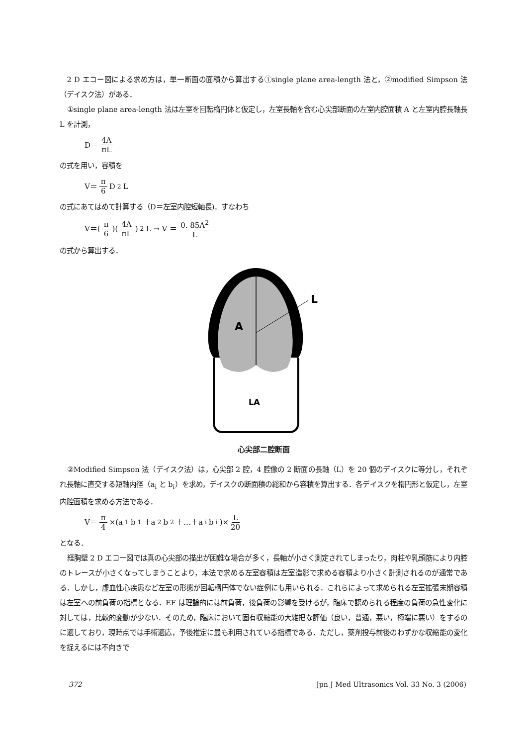2 D エコー図による求め方は，単一断面の面積から算出する①single plane area-length 法と，②modified Simpson 法（デイスク法）がある．
①single plane area-length 法は左室を回転楕円体と仮定し，左室長軸を含む心尖部断面の左室内腔面積 A と左室内腔長軸長 L を計測，
D＝ 4A πL
の式を用い，容積を
V＝ π 6 D<sup>2</sup>L
の式にあてはめて計算する（D＝左室内腔短軸長)．すなわち
V＝(π 6)(4A πL)<sup>2</sup>L → V ＝ 0. 85A<sup>2</sup> L
の式から算出する．
A
L
LA
心尖部二腔断面
②Modified Simpson 法（デイスク法）は，心尖部 2 腔，4 腔像の 2 断面の長軸（L）を 20 個のデイスクに等分し，それぞれ長軸に直交する短軸内径（a<sub>i</sub> と b<sub>i</sub>）を求め，デイスクの断面積の総和から容積を算出する．各デイスクを楕円形と仮定し，左室内腔面積を求める方法である．
V＝ π 4 ×(a<sub>1</sub>b<sub>1</sub>＋a<sub>2</sub>b<sub>2</sub>＋…＋a<sub>i</sub>b<sub>i</sub>)× L 20
となる．
経胸壁 2 D エコー図では真の心尖部の描出が困難な場合が多く，長軸が小さく測定されてしまったり，肉柱や乳頭筋により内腔のトレースが小さくなってしまうことより，本法で求める左室容積は左室造影で求める容積より小さく計測されるのが通常である．しかし，虚血性心疾患など左室の形態が回転楕円体でない症例にも用いられる．これらによって求められる左室拡張末期容積は左室への前負荷の指標となる．EF は理論的には前負荷，後負荷の影響を受けるが，臨床で認められる程度の負荷の急性変化に対しては，比較的変動が少ない．そのため，臨床において固有収縮能の大雑把な評価（良い，普通，悪い，極端に悪い）をするのに適しており，現時点では手術適応，予後推定に最も利用されている指標である．ただし，薬剤投与前後のわずかな収縮能の変化を捉えるには不向きで
372 Jpn J Med Ultrasonics Vol. 33 No. 3 (2006)